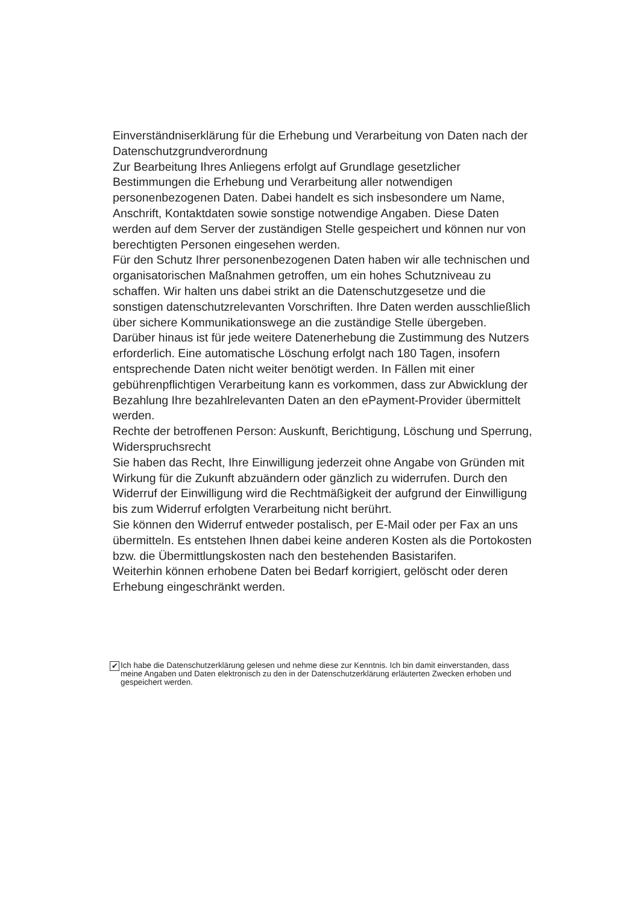Einverständniserklärung für die Erhebung und Verarbeitung von Daten nach der Datenschutzgrundverordnung
Zur Bearbeitung Ihres Anliegens erfolgt auf Grundlage gesetzlicher Bestimmungen die Erhebung und Verarbeitung aller notwendigen personenbezogenen Daten. Dabei handelt es sich insbesondere um Name, Anschrift, Kontaktdaten sowie sonstige notwendige Angaben. Diese Daten werden auf dem Server der zuständigen Stelle gespeichert und können nur von berechtigten Personen eingesehen werden.
Für den Schutz Ihrer personenbezogenen Daten haben wir alle technischen und organisatorischen Maßnahmen getroffen, um ein hohes Schutzniveau zu schaffen. Wir halten uns dabei strikt an die Datenschutzgesetze und die sonstigen datenschutzrelevanten Vorschriften. Ihre Daten werden ausschließlich über sichere Kommunikationswege an die zuständige Stelle übergeben.
Darüber hinaus ist für jede weitere Datenerhebung die Zustimmung des Nutzers erforderlich. Eine automatische Löschung erfolgt nach 180 Tagen, insofern entsprechende Daten nicht weiter benötigt werden. In Fällen mit einer gebührenpflichtigen Verarbeitung kann es vorkommen, dass zur Abwicklung der Bezahlung Ihre bezahlrelevanten Daten an den ePayment-Provider übermittelt werden.
Rechte der betroffenen Person: Auskunft, Berichtigung, Löschung und Sperrung, Widerspruchsrecht
Sie haben das Recht, Ihre Einwilligung jederzeit ohne Angabe von Gründen mit Wirkung für die Zukunft abzuändern oder gänzlich zu widerrufen. Durch den Widerruf der Einwilligung wird die Rechtmäßigkeit der aufgrund der Einwilligung bis zum Widerruf erfolgten Verarbeitung nicht berührt.
Sie können den Widerruf entweder postalisch, per E-Mail oder per Fax an uns übermitteln. Es entstehen Ihnen dabei keine anderen Kosten als die Portokosten bzw. die Übermittlungskosten nach den bestehenden Basistarifen.
Weiterhin können erhobene Daten bei Bedarf korrigiert, gelöscht oder deren Erhebung eingeschränkt werden.
✔
Ich habe die Datenschutzerklärung gelesen und nehme diese zur Kenntnis. Ich bin damit einverstanden, dass meine Angaben und Daten elektronisch zu den in der Datenschutzerklärung erläuterten Zwecken erhoben und gespeichert werden.